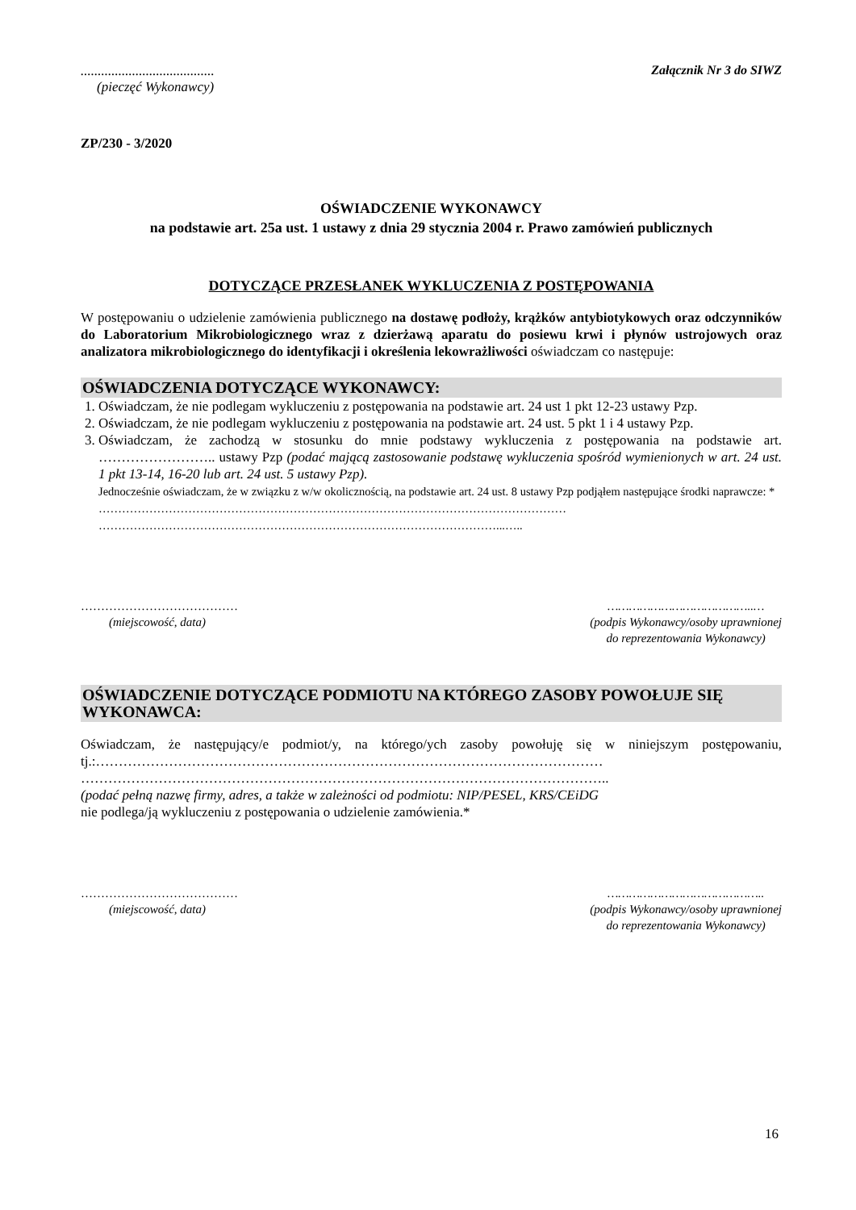.......................................
(pieczęć Wykonawcy)
Załącznik Nr 3 do SIWZ
ZP/230 - 3/2020
OŚWIADCZENIE WYKONAWCY
na podstawie art. 25a ust. 1 ustawy z dnia 29 stycznia 2004 r. Prawo zamówień publicznych
DOTYCZĄCE PRZESŁANEK WYKLUCZENIA Z POSTĘPOWANIA
W postępowaniu o udzielenie zamówienia publicznego na dostawę podłoży, krążków antybiotykowych oraz odczynników do Laboratorium Mikrobiologicznego wraz z dzierżawą aparatu do posiewu krwi i płynów ustrojowych oraz analizatora mikrobiologicznego do identyfikacji i określenia lekowrażliwości oświadczam co następuje:
OŚWIADCZENIA DOTYCZĄCE WYKONAWCY:
1. Oświadczam, że nie podlegam wykluczeniu z postępowania na podstawie art. 24 ust 1 pkt 12-23 ustawy Pzp.
2. Oświadczam, że nie podlegam wykluczeniu z postępowania na podstawie art. 24 ust. 5 pkt 1 i 4 ustawy Pzp.
3. Oświadczam, że zachodzą w stosunku do mnie podstawy wykluczenia z postępowania na podstawie art. …………………….. ustawy Pzp (podać mającą zastosowanie podstawę wykluczenia spośród wymienionych w art. 24 ust. 1 pkt 13-14, 16-20 lub art. 24 ust. 5 ustawy Pzp).
Jednocześnie oświadczam, że w związku z w/w okolicznością, na podstawie art. 24 ust. 8 ustawy Pzp podjąłem następujące środki naprawcze: *
…………………………………………………………………………………………………………
…………………………………………………………………………………………...…..
…………………………………
(miejscowość, data)
…………………………………..…
(podpis Wykonawcy/osoby uprawnionej
do reprezentowania Wykonawcy)
OŚWIADCZENIE DOTYCZĄCE PODMIOTU NA KTÓREGO ZASOBY POWOŁUJE SIĘ WYKONAWCA:
Oświadczam, że następujący/e podmiot/y, na którego/ych zasoby powołuję się w niniejszym postępowaniu, tj.:…………………………………………………………………………………………………
……………………………………………………………………………………………………..
(podać pełną nazwę firmy, adres, a także w zależności od podmiotu: NIP/PESEL, KRS/CEiDG
nie podlega/ją wykluczeniu z postępowania o udzielenie zamówienia.*
…………………………………
(miejscowość, data)
……………………………………..
(podpis Wykonawcy/osoby uprawnionej
do reprezentowania Wykonawcy)
16